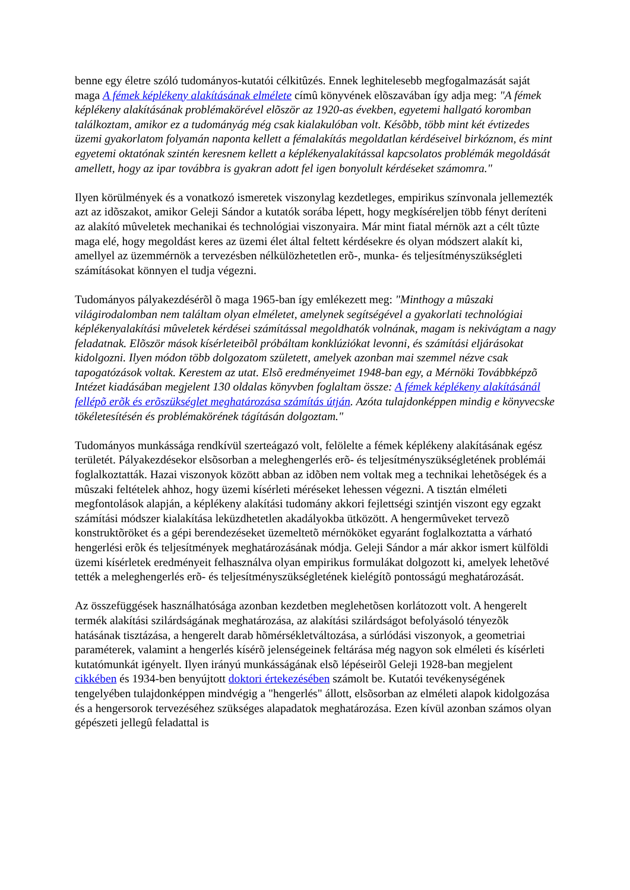benne egy életre szóló tudományos-kutatói célkitûzés. Ennek leghitelesebb megfogalmazását saját maga A fémek képlékeny alakításának elmélete címû könyvének elõszavában így adja meg: "A fémek képlékeny alakításának problémakörével elõször az 1920-as években, egyetemi hallgató koromban találkoztam, amikor ez a tudományág még csak kialakulóban volt. Késõbb, több mint két évtizedes üzemi gyakorlatom folyamán naponta kellett a fémalakítás megoldatlan kérdéseivel birkóznom, és mint egyetemi oktatónak szintén keresnem kellett a képlékenyalakítással kapcsolatos problémák megoldását amellett, hogy az ipar továbbra is gyakran adott fel igen bonyolult kérdéseket számomra."
Ilyen körülmények és a vonatkozó ismeretek viszonylag kezdetleges, empirikus színvonala jellemezték azt az idõszakot, amikor Geleji Sándor a kutatók sorába lépett, hogy megkíséreljen több fényt deríteni az alakító mûveletek mechanikai és technológiai viszonyaira. Már mint fiatal mérnök azt a célt tûzte maga elé, hogy megoldást keres az üzemi élet által feltett kérdésekre és olyan módszert alakít ki, amellyel az üzemmérnök a tervezésben nélkülözhetetlen erõ-, munka- és teljesítményszükségleti számításokat könnyen el tudja végezni.
Tudományos pályakezdésérõl õ maga 1965-ban így emlékezett meg: "Minthogy a mûszaki világirodalomban nem találtam olyan elméletet, amelynek segítségével a gyakorlati technológiai képlékenyalakítási mûveletek kérdései számítással megoldhatók volnának, magam is nekivágtam a nagy feladatnak. Elõször mások kísérleteibõl próbáltam konklúziókat levonni, és számítási eljárásokat kidolgozni. Ilyen módon több dolgozatom született, amelyek azonban mai szemmel nézve csak tapogatózások voltak. Kerestem az utat. Elsõ eredményeimet 1948-ban egy, a Mérnöki Továbbképzõ Intézet kiadásában megjelent 130 oldalas könyvben foglaltam össze: A fémek képlékeny alakításánál fellépõ erõk és erõszükséglet meghatározása számítás útján. Azóta tulajdonképpen mindig e könyvecske tökéletesítésén és problémakörének tágításán dolgoztam."
Tudományos munkássága rendkívül szerteágazó volt, felölelte a fémek képlékeny alakításának egész területét. Pályakezdésekor elsõsorban a meleghengerlés erõ- és teljesítményszükségletének problémái foglalkoztatták. Hazai viszonyok között abban az idõben nem voltak meg a technikai lehetõségek és a mûszaki feltételek ahhoz, hogy üzemi kísérleti méréseket lehessen végezni. A tisztán elméleti megfontolások alapján, a képlékeny alakítási tudomány akkori fejlettségi szintjén viszont egy egzakt számítási módszer kialakítása leküzdhetetlen akadályokba ütközött. A hengermûveket tervezõ konstruktõröket és a gépi berendezéseket üzemeltetõ mérnököket egyaránt foglalkoztatta a várható hengerlési erõk és teljesítmények meghatározásának módja. Geleji Sándor a már akkor ismert külföldi üzemi kísérletek eredményeit felhasználva olyan empirikus formulákat dolgozott ki, amelyek lehetõvé tették a meleghengerlés erõ- és teljesítményszükségletének kielégítõ pontosságú meghatározását.
Az összefüggések használhatósága azonban kezdetben meglehetõsen korlátozott volt. A hengerelt termék alakítási szilárdságának meghatározása, az alakítási szilárdságot befolyásoló tényezõk hatásának tisztázása, a hengerelt darab hõmérsékletváltozása, a súrlódási viszonyok, a geometriai paraméterek, valamint a hengerlés kísérõ jelenségeinek feltárása még nagyon sok elméleti és kísérleti kutatómunkát igényelt. Ilyen irányú munkásságának elsõ lépéseirõl Geleji 1928-ban megjelent cikkében és 1934-ben benyújtott doktori értekezésében számolt be. Kutatói tevékenységének tengelyében tulajdonképpen mindvégig a "hengerlés" állott, elsõsorban az elméleti alapok kidolgozása és a hengersorok tervezéséhez szükséges alapadatok meghatározása. Ezen kívül azonban számos olyan gépészeti jellegû feladattal is